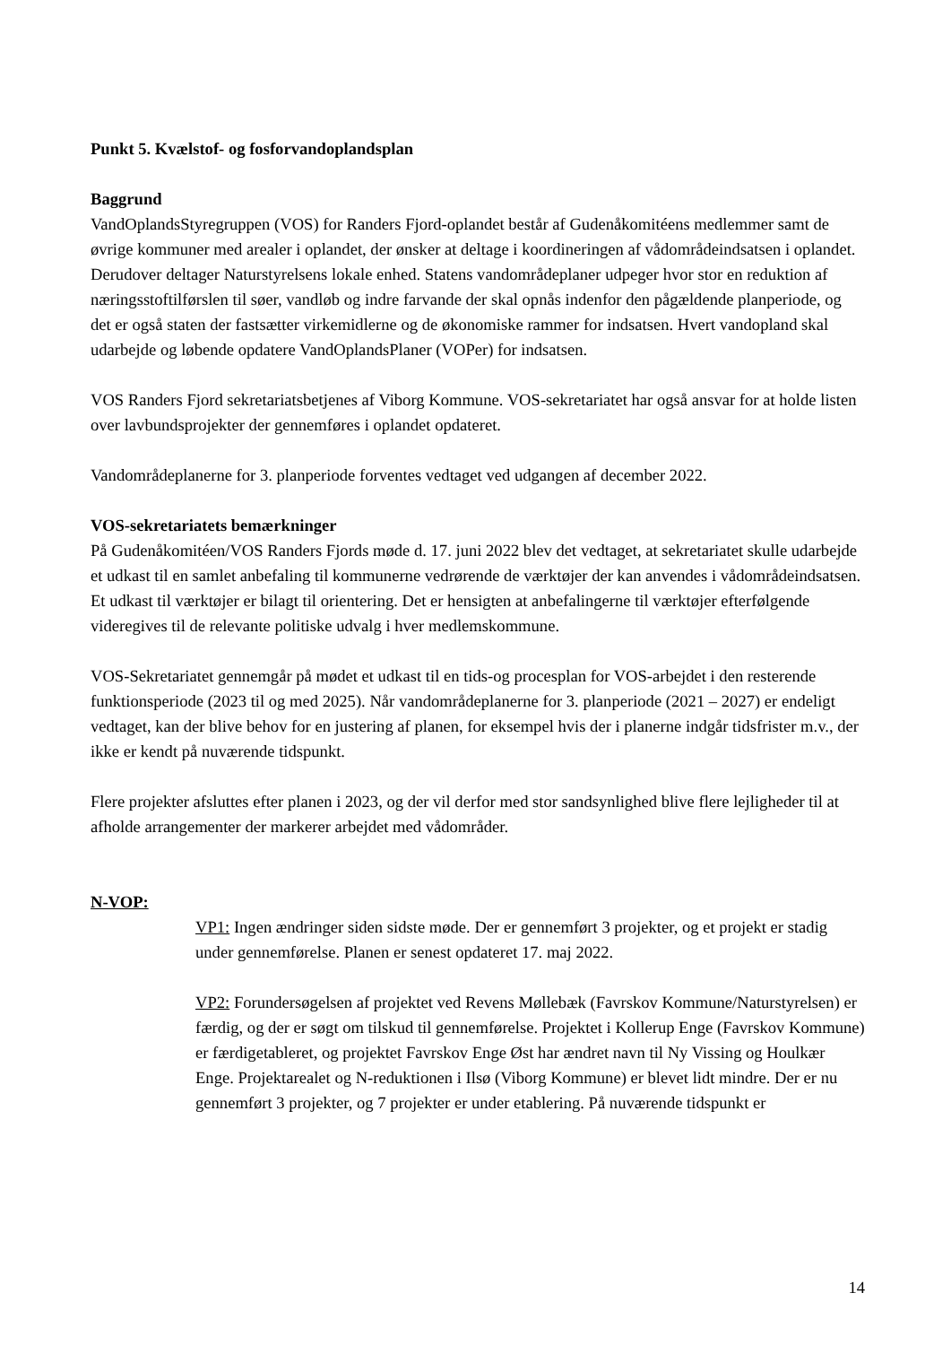Punkt 5. Kvælstof- og fosforvandoplandsplan
Baggrund
VandOplandsStyregruppen (VOS) for Randers Fjord-oplandet består af Gudenåkomitéens medlemmer samt de øvrige kommuner med arealer i oplandet, der ønsker at deltage i koordineringen af vådområdeindsatsen i oplandet. Derudover deltager Naturstyrelsens lokale enhed. Statens vandområdeplaner udpeger hvor stor en reduktion af næringsstoftilførslen til søer, vandløb og indre farvande der skal opnås indenfor den pågældende planperiode, og det er også staten der fastsætter virkemidlerne og de økonomiske rammer for indsatsen. Hvert vandopland skal udarbejde og løbende opdatere VandOplandsPlaner (VOPer) for indsatsen.
VOS Randers Fjord sekretariatsbetjenes af Viborg Kommune. VOS-sekretariatet har også ansvar for at holde listen over lavbundsprojekter der gennemføres i oplandet opdateret.
Vandområdeplanerne for 3. planperiode forventes vedtaget ved udgangen af december 2022.
VOS-sekretariatets bemærkninger
På Gudenåkomitéen/VOS Randers Fjords møde d. 17. juni 2022 blev det vedtaget, at sekretariatet skulle udarbejde et udkast til en samlet anbefaling til kommunerne vedrørende de værktøjer der kan anvendes i vådområdeindsatsen. Et udkast til værktøjer er bilagt til orientering. Det er hensigten at anbefalingerne til værktøjer efterfølgende videregives til de relevante politiske udvalg i hver medlemskommune.
VOS-Sekretariatet gennemgår på mødet et udkast til en tids-og procesplan for VOS-arbejdet i den resterende funktionsperiode (2023 til og med 2025). Når vandområdeplanerne for 3. planperiode (2021 – 2027) er endeligt vedtaget, kan der blive behov for en justering af planen, for eksempel hvis der i planerne indgår tidsfrister m.v., der ikke er kendt på nuværende tidspunkt.
Flere projekter afsluttes efter planen i 2023, og der vil derfor med stor sandsynlighed blive flere lejligheder til at afholde arrangementer der markerer arbejdet med vådområder.
N-VOP:
VP1: Ingen ændringer siden sidste møde. Der er gennemført 3 projekter, og et projekt er stadig under gennemførelse. Planen er senest opdateret 17. maj 2022.
VP2: Forundersøgelsen af projektet ved Revens Møllebæk (Favrskov Kommune/Naturstyrelsen) er færdig, og der er søgt om tilskud til gennemførelse. Projektet i Kollerup Enge (Favrskov Kommune) er færdigetableret, og projektet Favrskov Enge Øst har ændret navn til Ny Vissing og Houlkær Enge. Projektarealet og N-reduktionen i Ilsø (Viborg Kommune) er blevet lidt mindre. Der er nu gennemført 3 projekter, og 7 projekter er under etablering. På nuværende tidspunkt er
14